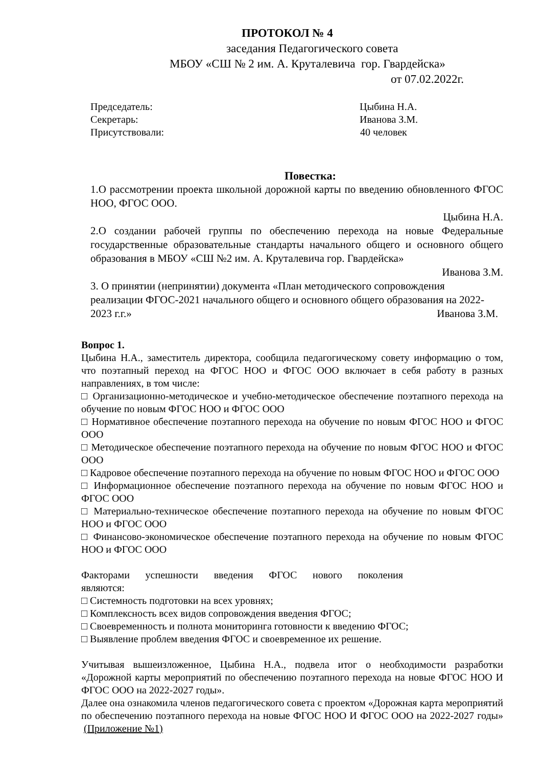ПРОТОКОЛ № 4
заседания Педагогического совета
МБОУ «СШ № 2 им. А. Круталевича гор. Гвардейска»
от 07.02.2022г.
Председатель: Цыбина Н.А.
Секретарь: Иванова З.М.
Присутствовали: 40 человек
Повестка:
1.О рассмотрении проекта школьной дорожной карты по введению обновленного ФГОС НОО, ФГОС ООО.
Цыбина Н.А.
2.О создании рабочей группы по обеспечению перехода на новые Федеральные государственные образовательные стандарты начального общего и основного общего образования в МБОУ «СШ №2 им. А. Круталевича гор. Гвардейска»
Иванова З.М.
3. О принятии (непринятии) документа «План методического сопровождения
реализации ФГОС-2021 начального общего и основного общего образования на 2022-
2023 г.г.» Иванова З.М.
Вопрос 1.
Цыбина Н.А., заместитель директора, сообщила педагогическому совету информацию о том, что поэтапный переход на ФГОС НОО и ФГОС ООО включает в себя работу в разных направлениях, в том числе:
□ Организационно-методическое и учебно-методическое обеспечение поэтапного перехода на обучение по новым ФГОС НОО и ФГОС ООО
□ Нормативное обеспечение поэтапного перехода на обучение по новым ФГОС НОО и ФГОС ООО
□ Методическое обеспечение поэтапного перехода на обучение по новым ФГОС НОО и ФГОС ООО
□ Кадровое обеспечение поэтапного перехода на обучение по новым ФГОС НОО и ФГОС ООО
□ Информационное обеспечение поэтапного перехода на обучение по новым ФГОС НОО и ФГОС ООО
□ Материально-техническое обеспечение поэтапного перехода на обучение по новым ФГОС НОО и ФГОС ООО
□ Финансово-экономическое обеспечение поэтапного перехода на обучение по новым ФГОС НОО и ФГОС ООО
Факторами успешности введения ФГОС нового поколения
являются:
□ Системность подготовки на всех уровнях;
□ Комплексность всех видов сопровождения введения ФГОС;
□ Своевременность и полнота мониторинга готовности к введению ФГОС;
□ Выявление проблем введения ФГОС и своевременное их решение.
Учитывая вышеизложенное, Цыбина Н.А., подвела итог о необходимости разработки «Дорожной карты мероприятий по обеспечению поэтапного перехода на новые ФГОС НОО И ФГОС ООО на 2022-2027 годы».
Далее она ознакомила членов педагогического совета с проектом «Дорожная карта мероприятий по обеспечению поэтапного перехода на новые ФГОС НОО И ФГОС ООО на 2022-2027 годы» (Приложение №1)